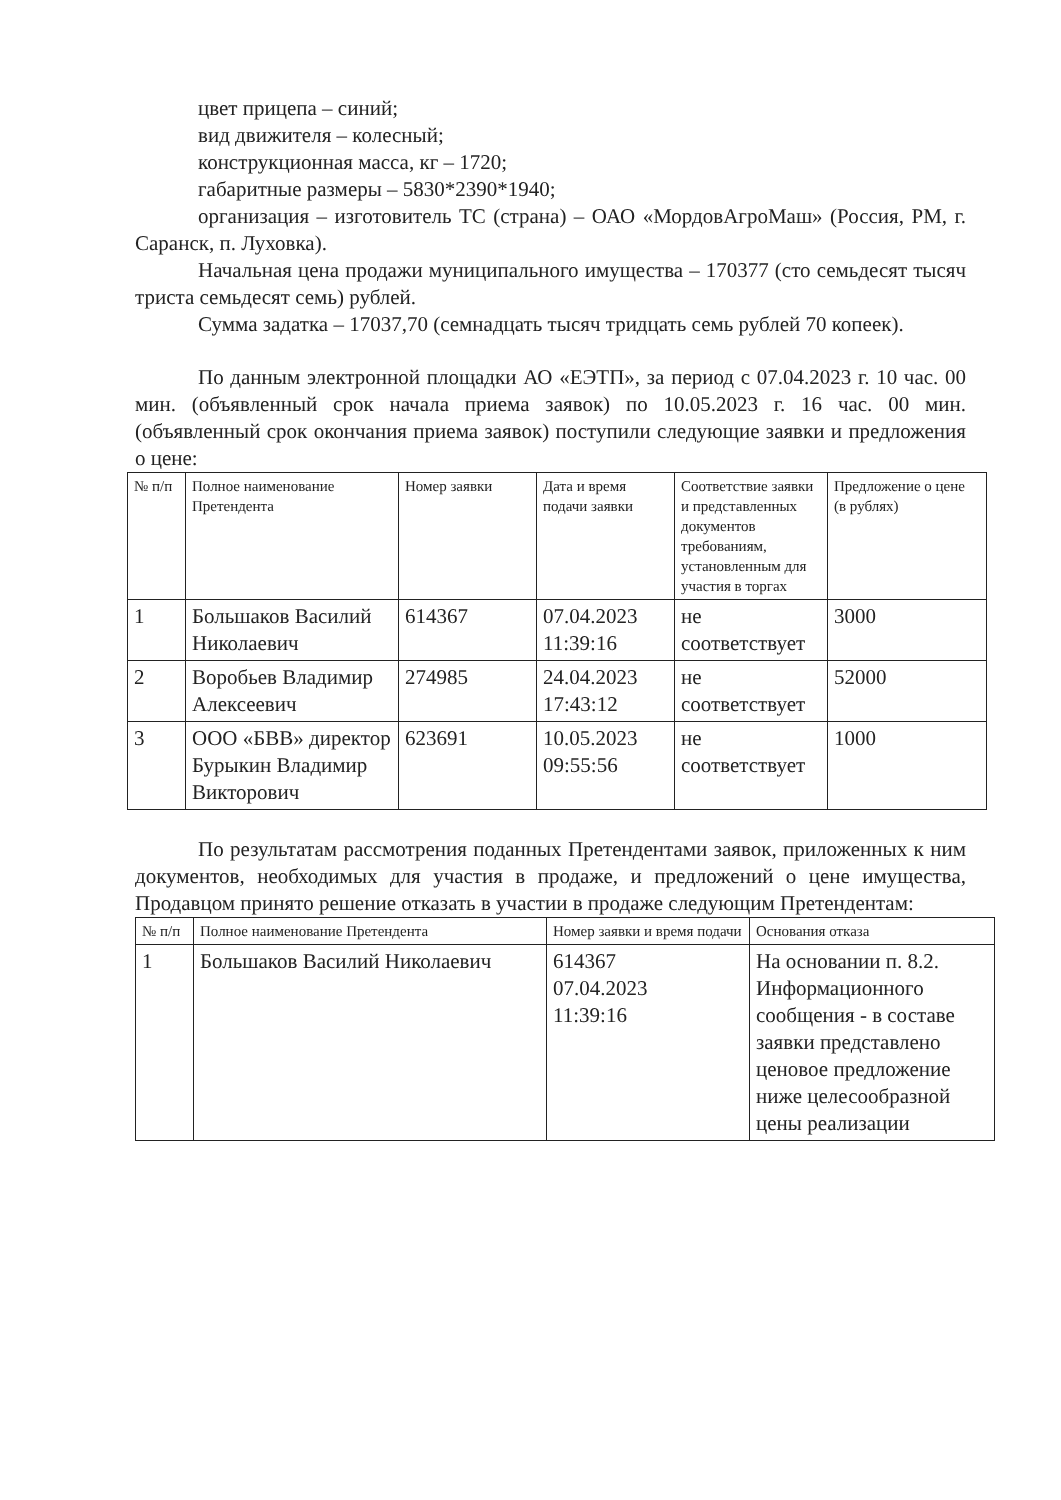цвет прицепа – синий;
вид движителя – колесный;
конструкционная масса, кг – 1720;
габаритные размеры – 5830*2390*1940;
организация – изготовитель ТС (страна) – ОАО «МордовАгроМаш» (Россия, РМ, г. Саранск, п. Луховка).
Начальная цена продажи муниципального имущества – 170377 (сто семьдесят тысяч триста семьдесят семь) рублей.
Сумма задатка – 17037,70 (семнадцать тысяч тридцать семь рублей 70 копеек).
По данным электронной площадки АО «ЕЭТП», за период с 07.04.2023 г. 10 час. 00 мин. (объявленный срок начала приема заявок) по 10.05.2023 г. 16 час. 00 мин. (объявленный срок окончания приема заявок) поступили следующие заявки и предложения о цене:
| № п/п | Полное наименование Претендента | Номер заявки | Дата и время подачи заявки | Соответствие заявки и представленных документов требованиям, установленным для участия в торгах | Предложение о цене (в рублях) |
| --- | --- | --- | --- | --- | --- |
| 1 | Большаков Василий Николаевич | 614367 | 07.04.2023 11:39:16 | не соответствует | 3000 |
| 2 | Воробьев Владимир Алексеевич | 274985 | 24.04.2023 17:43:12 | не соответствует | 52000 |
| 3 | ООО «БВВ» директор Бурыкин Владимир Викторович | 623691 | 10.05.2023 09:55:56 | не соответствует | 1000 |
По результатам рассмотрения поданных Претендентами заявок, приложенных к ним документов, необходимых для участия в продаже, и предложений о цене имущества, Продавцом принято решение отказать в участии в продаже следующим Претендентам:
| № п/п | Полное наименование Претендента | Номер заявки и время подачи | Основания отказа |
| --- | --- | --- | --- |
| 1 | Большаков Василий Николаевич | 614367 07.04.2023 11:39:16 | На основании п. 8.2. Информационного сообщения - в составе заявки представлено ценовое предложение ниже целесообразной цены реализации |